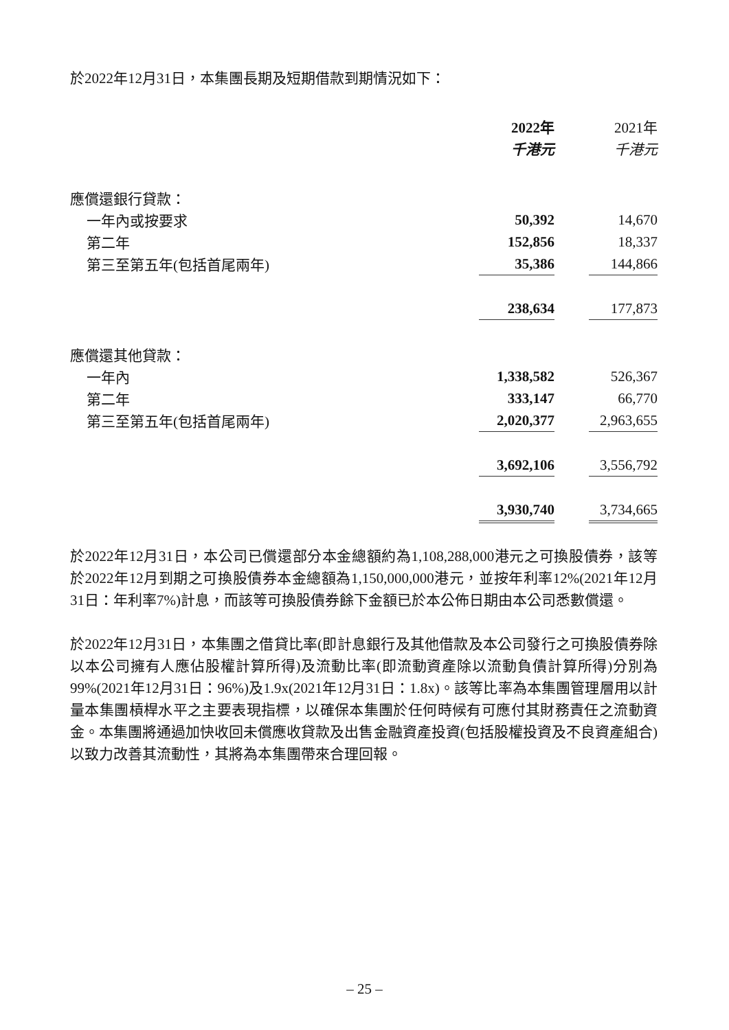於2022年12月31日，本集團長期及短期借款到期情況如下：
| | 2022年 | | 2021年 |
| --- | --- | --- | --- |
| | 千港元 | | 千港元 |
| 應償還銀行貸款： | | | |
| 一年內或按要求 | 50,392 | | 14,670 |
| 第二年 | 152,856 | | 18,337 |
| 第三至第五年(包括首尾兩年) | 35,386 | | 144,866 |
| | 238,634 | | 177,873 |
| 應償還其他貸款： | | | |
| 一年內 | 1,338,582 | | 526,367 |
| 第二年 | 333,147 | | 66,770 |
| 第三至第五年(包括首尾兩年) | 2,020,377 | | 2,963,655 |
| | 3,692,106 | | 3,556,792 |
| | 3,930,740 | | 3,734,665 |
於2022年12月31日，本公司已償還部分本金總額約為1,108,288,000港元之可換股債券，該等於2022年12月到期之可換股債券本金總額為1,150,000,000港元，並按年利率12%(2021年12月31日：年利率7%)計息，而該等可換股債券餘下金額已於本公佈日期由本公司悉數償還。
於2022年12月31日，本集團之借貸比率(即計息銀行及其他借款及本公司發行之可換股債券除以本公司擁有人應佔股權計算所得)及流動比率(即流動資產除以流動負債計算所得)分別為99%(2021年12月31日：96%)及1.9x(2021年12月31日：1.8x)。該等比率為本集團管理層用以計量本集團槓桿水平之主要表現指標，以確保本集團於任何時候有可應付其財務責任之流動資金。本集團將通過加快收回未償應收貸款及出售金融資產投資(包括股權投資及不良資產組合)以致力改善其流動性，其將為本集團帶來合理回報。
– 25 –